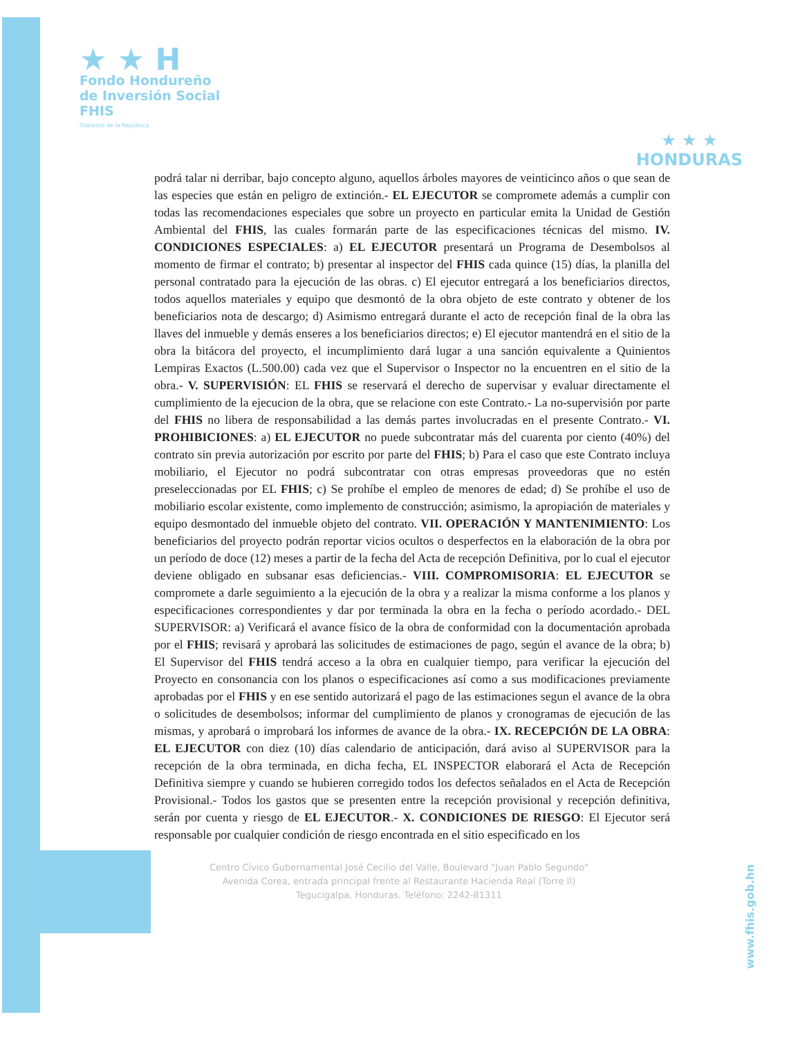★ ★ H
Fondo Hondureño
de Inversión Social
FHIS
Gobierno de la República
★ ★ ★
HONDURAS
podrá talar ni derribar, bajo concepto alguno, aquellos árboles mayores de veinticinco años o que sean de las especies que están en peligro de extinción.- EL EJECUTOR se compromete además a cumplir con todas las recomendaciones especiales que sobre un proyecto en particular emita la Unidad de Gestión Ambiental del FHIS, las cuales formarán parte de las especificaciones técnicas del mismo. IV. CONDICIONES ESPECIALES: a) EL EJECUTOR presentará un Programa de Desembolsos al momento de firmar el contrato; b) presentar al inspector del FHIS cada quince (15) días, la planilla del personal contratado para la ejecución de las obras. c) El ejecutor entregará a los beneficiarios directos, todos aquellos materiales y equipo que desmontó de la obra objeto de este contrato y obtener de los beneficiarios nota de descargo; d) Asimismo entregará durante el acto de recepción final de la obra las llaves del inmueble y demás enseres a los beneficiarios directos; e) El ejecutor mantendrá en el sitio de la obra la bitácora del proyecto, el incumplimiento dará lugar a una sanción equivalente a Quinientos Lempiras Exactos (L.500.00) cada vez que el Supervisor o Inspector no la encuentren en el sitio de la obra.- V. SUPERVISIÓN: EL FHIS se reservará el derecho de supervisar y evaluar directamente el cumplimiento de la ejecucion de la obra, que se relacione con este Contrato.- La no-supervisión por parte del FHIS no libera de responsabilidad a las demás partes involucradas en el presente Contrato.- VI. PROHIBICIONES: a) EL EJECUTOR no puede subcontratar más del cuarenta por ciento (40%) del contrato sin previa autorización por escrito por parte del FHIS; b) Para el caso que este Contrato incluya mobiliario, el Ejecutor no podrá subcontratar con otras empresas proveedoras que no estén preseleccionadas por EL FHIS; c) Se prohíbe el empleo de menores de edad; d) Se prohíbe el uso de mobiliario escolar existente, como implemento de construcción; asimismo, la apropiación de materiales y equipo desmontado del inmueble objeto del contrato. VII. OPERACIÓN Y MANTENIMIENTO: Los beneficiarios del proyecto podrán reportar vicios ocultos o desperfectos en la elaboración de la obra por un período de doce (12) meses a partir de la fecha del Acta de recepción Definitiva, por lo cual el ejecutor deviene obligado en subsanar esas deficiencias.- VIII. COMPROMISORIA: EL EJECUTOR se compromete a darle seguimiento a la ejecución de la obra y a realizar la misma conforme a los planos y especificaciones correspondientes y dar por terminada la obra en la fecha o período acordado.- DEL SUPERVISOR: a) Verificará el avance físico de la obra de conformidad con la documentación aprobada por el FHIS; revisará y aprobará las solicitudes de estimaciones de pago, según el avance de la obra; b) El Supervisor del FHIS tendrá acceso a la obra en cualquier tiempo, para verificar la ejecución del Proyecto en consonancia con los planos o especificaciones así como a sus modificaciones previamente aprobadas por el FHIS y en ese sentido autorizará el pago de las estimaciones segun el avance de la obra o solicitudes de desembolsos; informar del cumplimiento de planos y cronogramas de ejecución de las mismas, y aprobará o improbará los informes de avance de la obra.- IX. RECEPCIÓN DE LA OBRA: EL EJECUTOR con diez (10) días calendario de anticipación, dará aviso al SUPERVISOR para la recepción de la obra terminada, en dicha fecha, EL INSPECTOR elaborará el Acta de Recepción Definitiva siempre y cuando se hubieren corregido todos los defectos señalados en el Acta de Recepción Provisional.- Todos los gastos que se presenten entre la recepción provisional y recepción definitiva, serán por cuenta y riesgo de EL EJECUTOR.- X. CONDICIONES DE RIESGO: El Ejecutor será responsable por cualquier condición de riesgo encontrada en el sitio especificado en los
Centro Cívico Gubernamental José Cecilio del Valle, Boulevard "Juan Pablo Segundo"
Avenida Corea, entrada principal frente al Restaurante Hacienda Real (Torre II)
Tegucigalpa, Honduras. Teléfono: 2242-81311
www.fhis.gob.hn